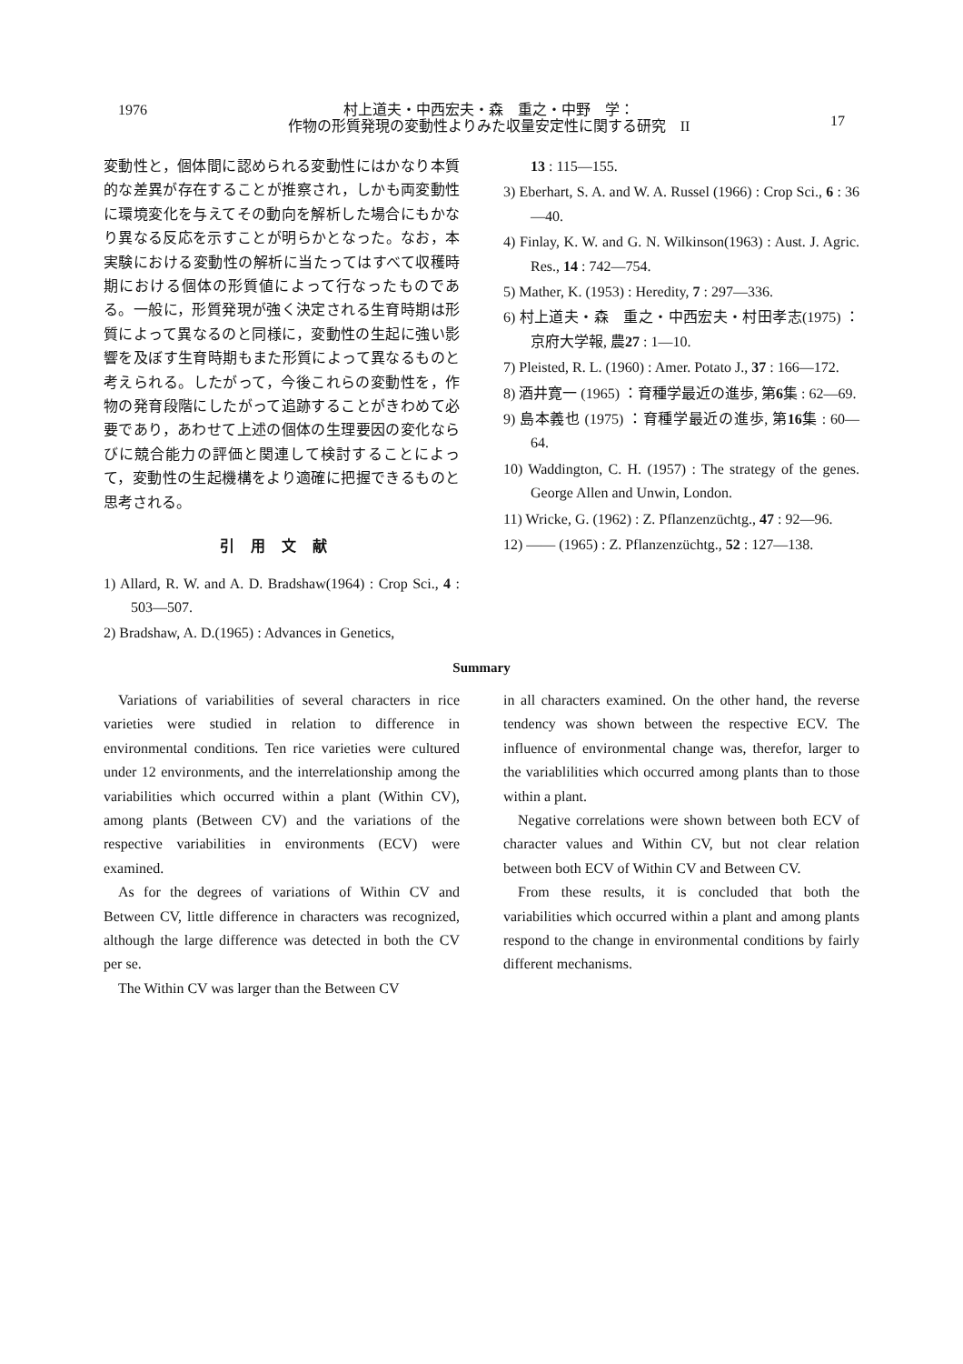1976
村上道夫・中西宏夫・森　重之・中野　学：
作物の形質発現の変動性よりみた収量安定性に関する研究　II
17
変動性と，個体間に認められる変動性にはかなり本質的な差異が存在することが推察され，しかも両変動性に環境変化を与えてその動向を解析した場合にもかなり異なる反応を示すことが明らかとなった。なお，本実験における変動性の解析に当たってはすべて収穫時期における個体の形質値によって行なったものである。一般に，形質発現が強く決定される生育時期は形質によって異なるのと同様に，変動性の生起に強い影響を及ぼす生育時期もまた形質によって異なるものと考えられる。したがって，今後これらの変動性を，作物の発育段階にしたがって追跡することがきわめて必要であり，あわせて上述の個体の生理要因の変化ならびに競合能力の評価と関連して検討することによって，変動性の生起機構をより適確に把握できるものと思考される。
引用文献
1) Allard, R. W. and A. D. Bradshaw(1964) : Crop Sci., 4 : 503—507.
2) Bradshaw, A. D.(1965) : Advances in Genetics,
13 : 115—155.
3) Eberhart, S. A. and W. A. Russel (1966) : Crop Sci., 6 : 36—40.
4) Finlay, K. W. and G. N. Wilkinson(1963) : Aust. J. Agric. Res., 14 : 742—754.
5) Mather, K. (1953) : Heredity, 7 : 297—336.
6) 村上道夫・森　重之・中西宏夫・村田孝志(1975) ：京府大学報, 農27 : 1—10.
7) Pleisted, R. L. (1960) : Amer. Potato J., 37 : 166—172.
8) 酒井寛一 (1965) ：育種学最近の進歩, 第6集 : 62—69.
9) 島本義也 (1975) ：育種学最近の進歩, 第16集 : 60—64.
10) Waddington, C. H. (1957) : The strategy of the genes. George Allen and Unwin, London.
11) Wricke, G. (1962) : Z. Pflanzenzüchtg., 47 : 92—96.
12) —— (1965) : Z. Pflanzenzüchtg., 52 : 127—138.
Summary
Variations of variabilities of several characters in rice varieties were studied in relation to difference in environmental conditions. Ten rice varieties were cultured under 12 environments, and the interrelationship among the variabilities which occurred within a plant (Within CV), among plants (Between CV) and the variations of the respective variabilities in environments (ECV) were examined.
As for the degrees of variations of Within CV and Between CV, little difference in characters was recognized, although the large difference was detected in both the CV per se.
The Within CV was larger than the Between CV
in all characters examined. On the other hand, the reverse tendency was shown between the respective ECV. The influence of environmental change was, therefor, larger to the variablilities which occurred among plants than to those within a plant.
Negative correlations were shown between both ECV of character values and Within CV, but not clear relation between both ECV of Within CV and Between CV.
From these results, it is concluded that both the variabilities which occurred within a plant and among plants respond to the change in environmental conditions by fairly different mechanisms.